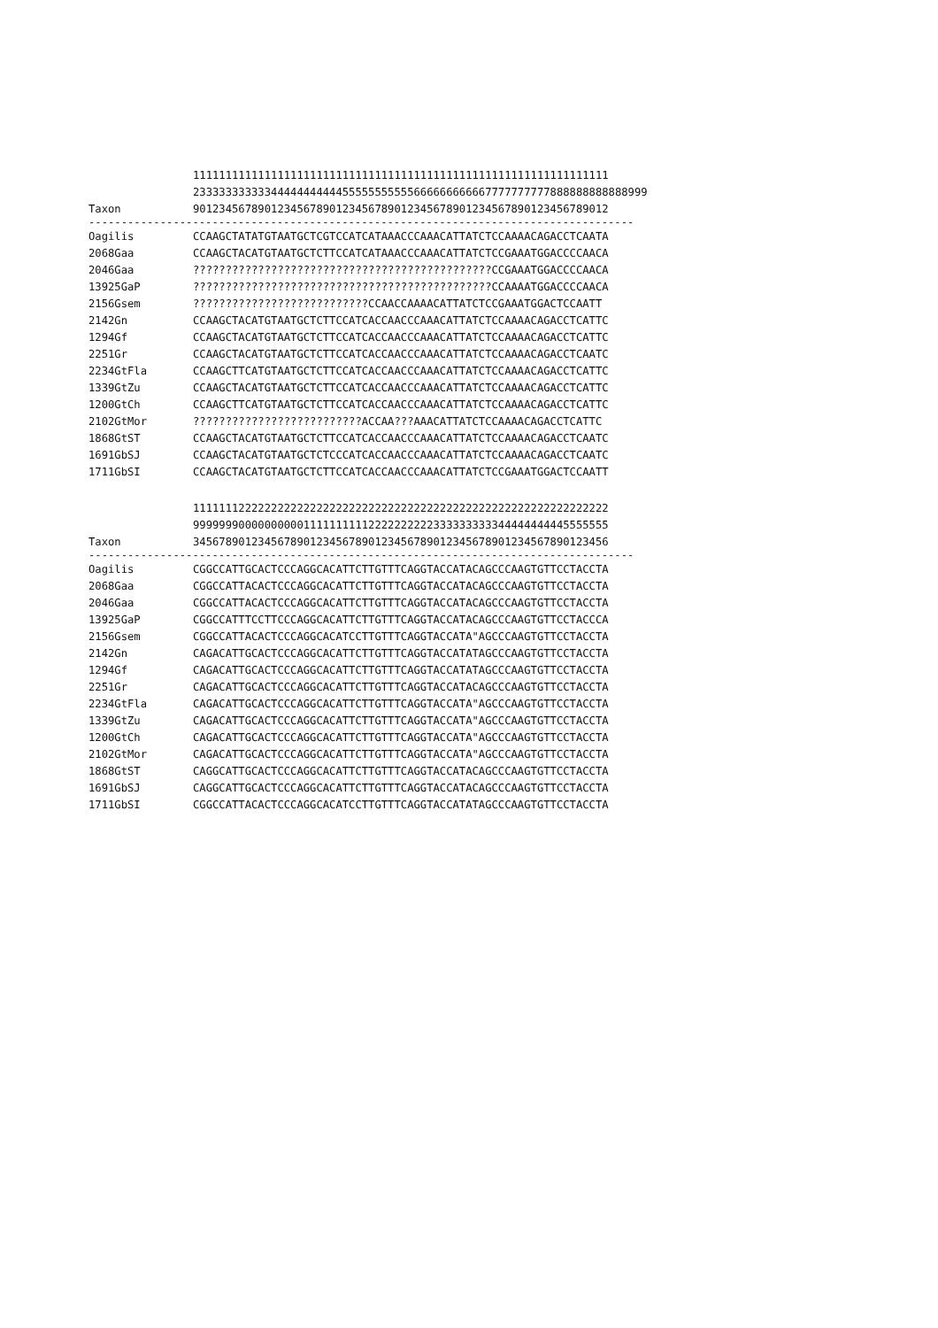| | 1111111111111111111111111111111111111111111111111111111111111111 |
| --- | --- |
| | 2333333333334444444444455555555555666666666667777777777888888888888999 |
| Taxon | 9012345678901234567890123456789012345678901234567890123456789012 |
| ------------------------------------------------------------------------------------ | |
| Oagilis | CCAAGCTATATGTAATGCTCGTCCATCATAAACCCAAACATTATCTCCAAAACAGACCTCAATA |
| 2068Gaa | CCAAGCTACATGTAATGCTCTTCCATCATAAACCCAAACATTATCTCCGAAATGGACCCCAACA |
| 2046Gaa | ??????????????????????????????????????????????CCGAAATGGACCCCAACA |
| 13925GaP | ??????????????????????????????????????????????CCAAAATGGACCCCAACA |
| 2156Gsem | ???????????????????????????CCAACCAAAACATTATCTCCGAAATGGACTCCAATT |
| 2142Gn | CCAAGCTACATGTAATGCTCTTCCATCACCAACCCAAACATTATCTCCAAAACAGACCTCATTC |
| 1294Gf | CCAAGCTACATGTAATGCTCTTCCATCACCAACCCAAACATTATCTCCAAAACAGACCTCATTC |
| 2251Gr | CCAAGCTACATGTAATGCTCTTCCATCACCAACCCAAACATTATCTCCAAAACAGACCTCAATC |
| 2234GtFla | CCAAGCTTCATGTAATGCTCTTCCATCACCAACCCAAACATTATCTCCAAAACAGACCTCATTC |
| 1339GtZu | CCAAGCTACATGTAATGCTCTTCCATCACCAACCCAAACATTATCTCCAAAACAGACCTCATTC |
| 1200GtCh | CCAAGCTTCATGTAATGCTCTTCCATCACCAACCCAAACATTATCTCCAAAACAGACCTCATTC |
| 2102GtMor | ??????????????????????????ACCAA???AAACATTATCTCCAAAACAGACCTCATTC |
| 1868GtST | CCAAGCTACATGTAATGCTCTTCCATCACCAACCCAAACATTATCTCCAAAACAGACCTCAATC |
| 1691GbSJ | CCAAGCTACATGTAATGCTCTCCCATCACCAACCCAAACATTATCTCCAAAACAGACCTCAATC |
| 1711GbSI | CCAAGCTACATGTAATGCTCTTCCATCACCAACCCAAACATTATCTCCGAAATGGACTCCAATT |
| | 1111111222222222222222222222222222222222222222222222222222222222 |
| --- | --- |
| | 9999999000000000011111111112222222222333333333344444444445555555 |
| Taxon | 3456789012345678901234567890123456789012345678901234567890123456 |
| ------------------------------------------------------------------------------------ | |
| Oagilis | CGGCCATTGCACTCCCAGGCACATTCTTGTTTCAGGTACCATACAGCCCAAGTGTTCCTACCTA |
| 2068Gaa | CGGCCATTACACTCCCAGGCACATTCTTGTTTCAGGTACCATACAGCCCAAGTGTTCCTACCTA |
| 2046Gaa | CGGCCATTACACTCCCAGGCACATTCTTGTTTCAGGTACCATACAGCCCAAGTGTTCCTACCTA |
| 13925GaP | CGGCCATTTCCTTCCCAGGCACATTCTTGTTTCAGGTACCATACAGCCCAAGTGTTCCTACCCA |
| 2156Gsem | CGGCCATTACACTCCCAGGCACATCCTTGTTTCAGGTACCATA"AGCCCAAGTGTTCCTACCTA |
| 2142Gn | CAGACATTGCACTCCCAGGCACATTCTTGTTTCAGGTACCATATAGCCCAAGTGTTCCTACCTA |
| 1294Gf | CAGACATTGCACTCCCAGGCACATTCTTGTTTCAGGTACCATATAGCCCAAGTGTTCCTACCTA |
| 2251Gr | CAGACATTGCACTCCCAGGCACATTCTTGTTTCAGGTACCATACAGCCCAAGTGTTCCTACCTA |
| 2234GtFla | CAGACATTGCACTCCCAGGCACATTCTTGTTTCAGGTACCATA"AGCCCAAGTGTTCCTACCTA |
| 1339GtZu | CAGACATTGCACTCCCAGGCACATTCTTGTTTCAGGTACCATA"AGCCCAAGTGTTCCTACCTA |
| 1200GtCh | CAGACATTGCACTCCCAGGCACATTCTTGTTTCAGGTACCATA"AGCCCAAGTGTTCCTACCTA |
| 2102GtMor | CAGACATTGCACTCCCAGGCACATTCTTGTTTCAGGTACCATA"AGCCCAAGTGTTCCTACCTA |
| 1868GtST | CAGGCATTGCACTCCCAGGCACATTCTTGTTTCAGGTACCATACAGCCCAAGTGTTCCTACCTA |
| 1691GbSJ | CAGGCATTGCACTCCCAGGCACATTCTTGTTTCAGGTACCATACAGCCCAAGTGTTCCTACCTA |
| 1711GbSI | CGGCCATTACACTCCCAGGCACATCCTTGTTTCAGGTACCATATAGCCCAAGTGTTCCTACCTA |